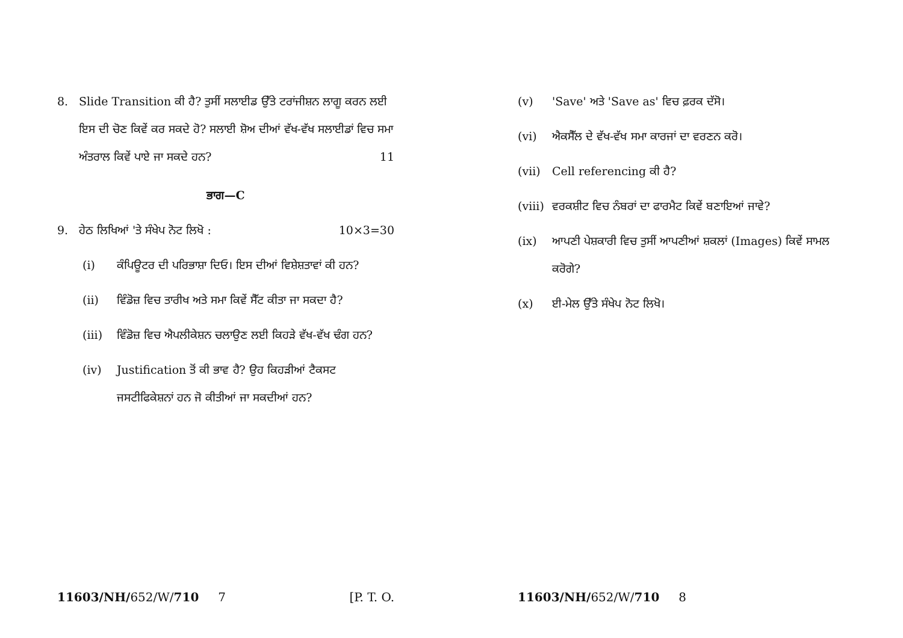8. Slide Transition ਕੀ ਹੈ? ਤੁਸੀਂ ਸਲਾਈਡ ਉੱਤੇ ਟਰਾਂਜੀਸ਼ਨ ਲਾਗੂ ਕਰਨ ਲਈ ਇਸ ਦੀ ਚੋਣ ਕਿਵੇਂ ਕਰ ਸਕਦੇ ਹੋ? ਸਲਾਈ ਸ਼ੋਅ ਦੀਆਂ ਵੱਖ-ਵੱਖ ਸਲਾਈਡਾਂ ਵਿਚ ਸਮਾ ਅੰਤਰਾਲ ਕਿਵੇਂ ਪਾਏ ਜਾ ਸਕਦੇ ਹਨ? 11
ਭਾਗ—C
9. ਹੇਠ ਲਿਖਿਆਂ 'ਤੇ ਸੰਖੇਪ ਨੋਟ ਲਿਖੋ : 10×3=30
(i) ਕੰਪਿਊਟਰ ਦੀ ਪਰਿਭਾਸ਼ਾ ਦਿਓ। ਇਸ ਦੀਆਂ ਵਿਸ਼ੇਸ਼ਤਾਵਾਂ ਕੀ ਹਨ?
(ii) ਵਿੰਡੋਜ਼ ਵਿਚ ਤਾਰੀਖ ਅਤੇ ਸਮਾ ਕਿਵੇਂ ਸੈੱਟ ਕੀਤਾ ਜਾ ਸਕਦਾ ਹੈ?
(iii) ਵਿੰਡੋਜ਼ ਵਿਚ ਐਪਲੀਕੇਸ਼ਨ ਚਲਾਉਣ ਲਈ ਕਿਹੜੇ ਵੱਖ-ਵੱਖ ਢੰਗ ਹਨ?
(iv) Justification ਤੋਂ ਕੀ ਭਾਵ ਹੈ? ਉਹ ਕਿਹੜੀਆਂ ਟੈਕਸਟ ਜਸਟੀਫਿਕੇਸ਼ਨਾਂ ਹਨ ਜੋ ਕੀਤੀਆਂ ਜਾ ਸਕਦੀਆਂ ਹਨ?
11603/NH/652/W/710 7 [P. T. O.
(v) 'Save' ਅਤੇ 'Save as' ਵਿਚ ਫ਼ਰਕ ਦੱਸੋ।
(vi) ਐਕਸੈੱਲ ਦੇ ਵੱਖ-ਵੱਖ ਸਮਾ ਕਾਰਜਾਂ ਦਾ ਵਰਣਨ ਕਰੋ।
(vii) Cell referencing ਕੀ ਹੈ?
(viii)
ਵਰਕਸ਼ੀਟ ਵਿਚ ਨੰਬਰਾਂ ਦਾ ਫਾਰਮੈਟ ਕਿਵੇਂ ਬਣਾਇਆਂ ਜਾਵੇ?
(ix) ਆਪਣੀ ਪੇਸ਼ਕਾਰੀ ਵਿਚ ਤੁਸੀਂ ਆਪਣੀਆਂ ਸ਼ਕਲਾਂ (Images) ਕਿਵੇਂ ਸਾਮਲ ਕਰੋਗੇ?
(x) ਈ-ਮੇਲ ਉੱਤੇ ਸੰਖੇਪ ਨੋਟ ਲਿਖੋ।
11603/NH/652/W/710 8